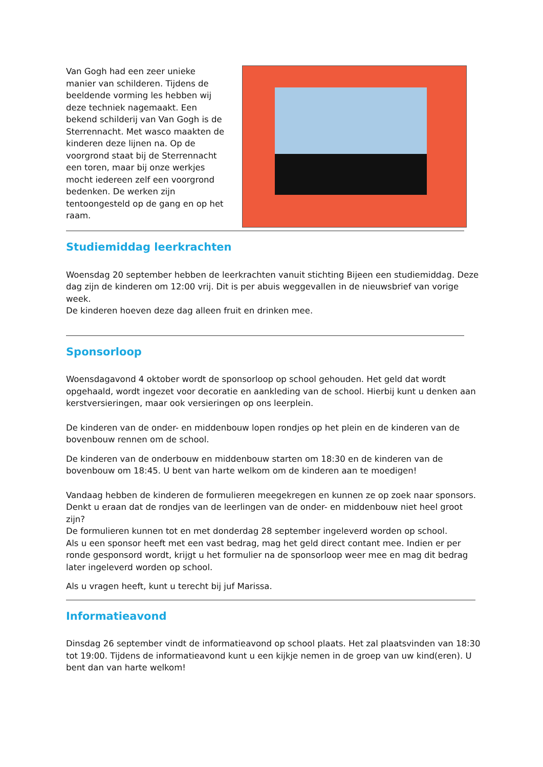Van Gogh had een zeer unieke manier van schilderen. Tijdens de beeldende vorming les hebben wij deze techniek nagemaakt. Een bekend schilderij van Van Gogh is de Sterrennacht. Met wasco maakten de kinderen deze lijnen na. Op de voorgrond staat bij de Sterrennacht een toren, maar bij onze werkjes mocht iedereen zelf een voorgrond bedenken. De werken zijn tentoongesteld op de gang en op het raam.
Studiemiddag leerkrachten
Woensdag 20 september hebben de leerkrachten vanuit stichting Bijeen een studiemiddag. Deze dag zijn de kinderen om 12:00 vrij. Dit is per abuis weggevallen in de nieuwsbrief van vorige week.
De kinderen hoeven deze dag alleen fruit en drinken mee.
Sponsorloop
Woensdagavond 4 oktober wordt de sponsorloop op school gehouden. Het geld dat wordt opgehaald, wordt ingezet voor decoratie en aankleding van de school. Hierbij kunt u denken aan kerstversieringen, maar ook versieringen op ons leerplein.
De kinderen van de onder- en middenbouw lopen rondjes op het plein en de kinderen van de bovenbouw rennen om de school.
De kinderen van de onderbouw en middenbouw starten om 18:30 en de kinderen van de bovenbouw om 18:45. U bent van harte welkom om de kinderen aan te moedigen!
Vandaag hebben de kinderen de formulieren meegekregen en kunnen ze op zoek naar sponsors. Denkt u eraan dat de rondjes van de leerlingen van de onder- en middenbouw niet heel groot zijn?
De formulieren kunnen tot en met donderdag 28 september ingeleverd worden op school.
Als u een sponsor heeft met een vast bedrag, mag het geld direct contant mee. Indien er per ronde gesponsord wordt, krijgt u het formulier na de sponsorloop weer mee en mag dit bedrag later ingeleverd worden op school.
Als u vragen heeft, kunt u terecht bij juf Marissa.
Informatieavond
Dinsdag 26 september vindt de informatieavond op school plaats. Het zal plaatsvinden van 18:30 tot 19:00. Tijdens de informatieavond kunt u een kijkje nemen in de groep van uw kind(eren). U bent dan van harte welkom!